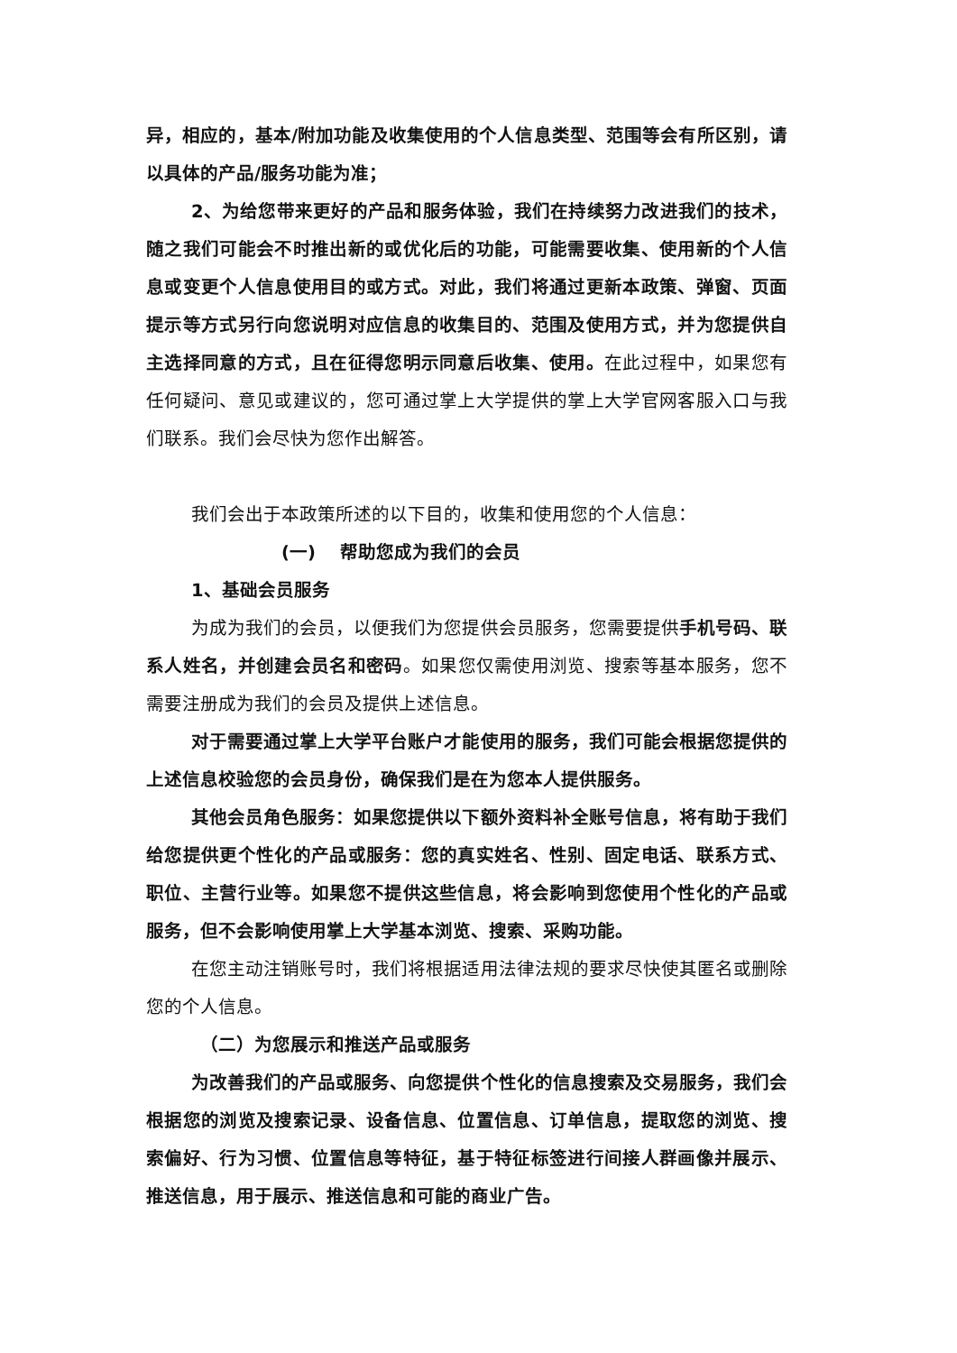异，相应的，基本/附加功能及收集使用的个人信息类型、范围等会有所区别，请以具体的产品/服务功能为准；
2、为给您带来更好的产品和服务体验，我们在持续努力改进我们的技术，随之我们可能会不时推出新的或优化后的功能，可能需要收集、使用新的个人信息或变更个人信息使用目的或方式。对此，我们将通过更新本政策、弹窗、页面提示等方式另行向您说明对应信息的收集目的、范围及使用方式，并为您提供自主选择同意的方式，且在征得您明示同意后收集、使用。在此过程中，如果您有任何疑问、意见或建议的，您可通过掌上大学提供的掌上大学官网客服入口与我们联系。我们会尽快为您作出解答。
我们会出于本政策所述的以下目的，收集和使用您的个人信息：
(一) 帮助您成为我们的会员
1、基础会员服务
为成为我们的会员，以便我们为您提供会员服务，您需要提供手机号码、联系人姓名，并创建会员名和密码。如果您仅需使用浏览、搜索等基本服务，您不需要注册成为我们的会员及提供上述信息。
对于需要通过掌上大学平台账户才能使用的服务，我们可能会根据您提供的上述信息校验您的会员身份，确保我们是在为您本人提供服务。
其他会员角色服务：如果您提供以下额外资料补全账号信息，将有助于我们给您提供更个性化的产品或服务：您的真实姓名、性别、固定电话、联系方式、职位、主营行业等。如果您不提供这些信息，将会影响到您使用个性化的产品或服务，但不会影响使用掌上大学基本浏览、搜索、采购功能。
在您主动注销账号时，我们将根据适用法律法规的要求尽快使其匿名或删除您的个人信息。
（二）为您展示和推送产品或服务
为改善我们的产品或服务、向您提供个性化的信息搜索及交易服务，我们会根据您的浏览及搜索记录、设备信息、位置信息、订单信息，提取您的浏览、搜索偏好、行为习惯、位置信息等特征，基于特征标签进行间接人群画像并展示、推送信息，用于展示、推送信息和可能的商业广告。